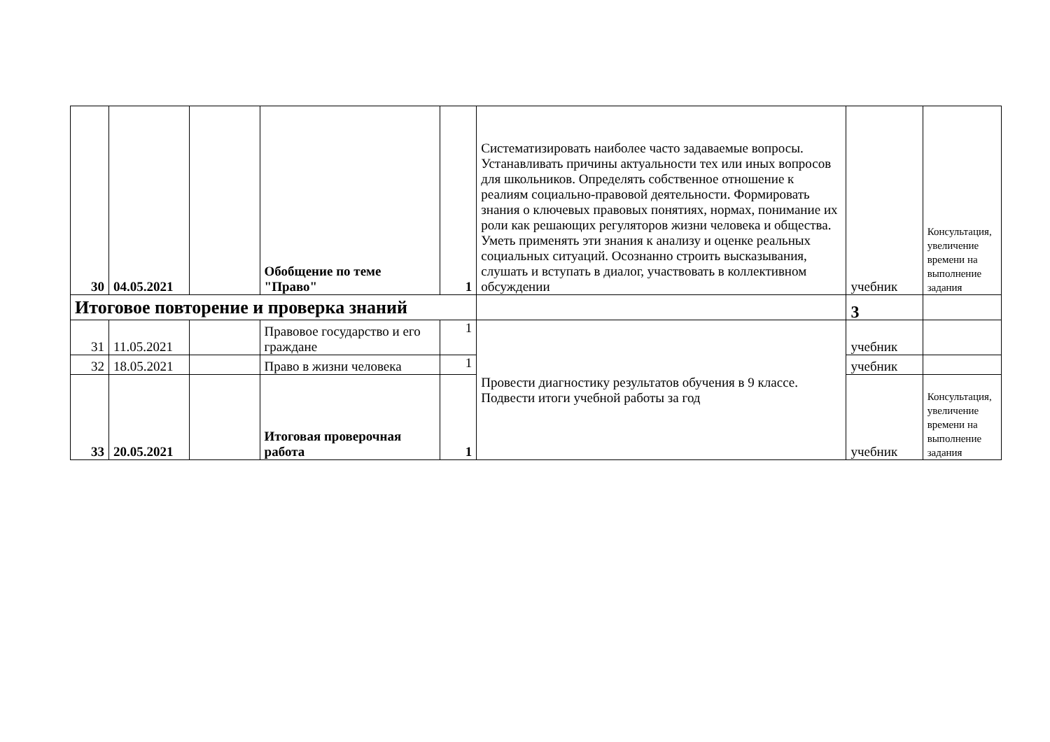| 30 | 04.05.2021 | | Обобщение по теме "Право" | 1 | Систематизировать наиболее часто задаваемые вопросы. Устанавливать причины актуальности тех или иных вопросов для школьников. Определять собственное отношение к реалиям социально-правовой деятельности. Формировать знания о ключевых правовых понятиях, нормах, понимание их роли как решающих регуляторов жизни человека и общества. Уметь применять эти знания к анализу и оценке реальных социальных ситуаций. Осознанно строить высказывания, слушать и вступать в диалог, участвовать в коллективном обсуждении | учебник | Консультация, увеличение времени на выполнение задания |
| Итоговое повторение и проверка знаний | | | | | | 3 | |
| 31 | 11.05.2021 | | Правовое государство и его граждане | 1 | Провести диагностику результатов обучения в 9 классе. Подвести итоги учебной работы за год | учебник | |
| 32 | 18.05.2021 | | Право в жизни человека | 1 | | учебник | |
| 33 | 20.05.2021 | | Итоговая проверочная работа | 1 | | учебник | Консультация, увеличение времени на выполнение задания |